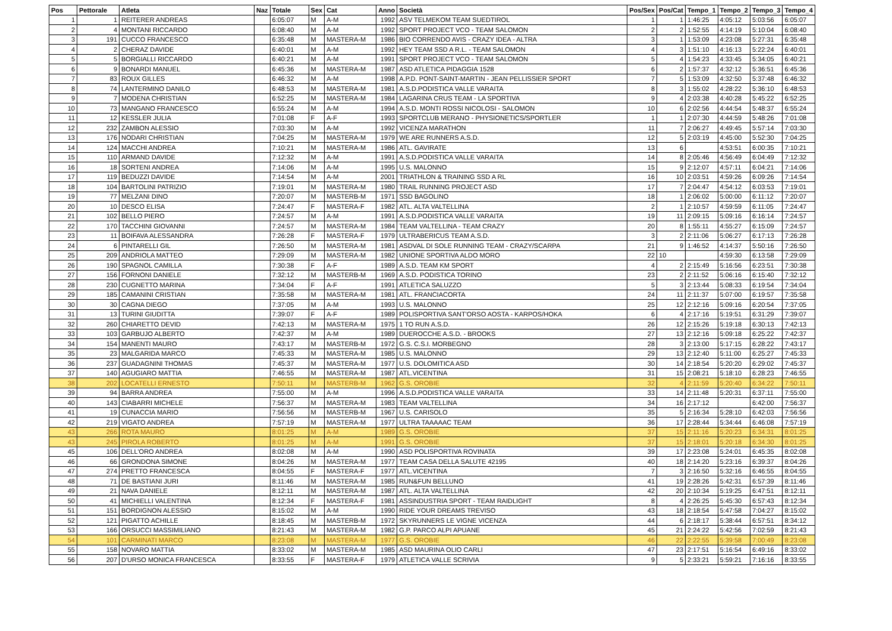| Pos | Pettorale | Atleta | Naz | Totale | Sex | Cat | Anno | Società | Pos/Sex | Pos/Cat | Tempo_1 | Tempo_2 | Tempo_3 | Tempo_4 |
| --- | --- | --- | --- | --- | --- | --- | --- | --- | --- | --- | --- | --- | --- | --- |
| 1 | 1 | REITERER ANDREAS | | 6:05:07 | M | A-M | 1992 | ASV TELMEKOM TEAM SUEDTIROL | 1 | 1 | 1:46:25 | 4:05:12 | 5:03:56 | 6:05:07 |
| 2 | 4 | MONTANI RICCARDO | | 6:08:40 | M | A-M | 1992 | SPORT PROJECT VCO - TEAM SALOMON | 2 | 2 | 1:52:55 | 4:14:19 | 5:10:04 | 6:08:40 |
| 3 | 191 | CUCCO FRANCESCO | | 6:35:48 | M | MASTERA-M | 1986 | BIO CORRENDO AVIS - CRAZY IDEA - ALTRA | 3 | 1 | 1:53:09 | 4:23:08 | 5:27:31 | 6:35:48 |
| 4 | 2 | CHERAZ DAVIDE | | 6:40:01 | M | A-M | 1992 | HEY TEAM SSD A R.L. - TEAM SALOMON | 4 | 3 | 1:51:10 | 4:16:13 | 5:22:24 | 6:40:01 |
| 5 | 5 | BORGIALLI RICCARDO | | 6:40:21 | M | A-M | 1991 | SPORT PROJECT VCO - TEAM SALOMON | 5 | 4 | 1:54:23 | 4:33:45 | 5:34:05 | 6:40:21 |
| 6 | 9 | BONARDI MANUEL | | 6:45:36 | M | MASTERA-M | 1987 | ASD ATLETICA PIDAGGIA 1528 | 6 | 2 | 1:57:37 | 4:32:12 | 5:36:51 | 6:45:36 |
| 7 | 83 | ROUX GILLES | | 6:46:32 | M | A-M | 1998 | A.P.D. PONT-SAINT-MARTIN - JEAN PELLISSIER SPORT | 7 | 5 | 1:53:09 | 4:32:50 | 5:37:48 | 6:46:32 |
| 8 | 74 | LANTERMINO DANILO | | 6:48:53 | M | MASTERA-M | 1981 | A.S.D.PODISTICA VALLE VARAITA | 8 | 3 | 1:55:02 | 4:28:22 | 5:36:10 | 6:48:53 |
| 9 | 7 | MODENA CHRISTIAN | | 6:52:25 | M | MASTERA-M | 1984 | LAGARINA CRUS TEAM - LA SPORTIVA | 9 | 4 | 2:03:38 | 4:40:28 | 5:45:22 | 6:52:25 |
| 10 | 73 | MANGANO FRANCESCO | | 6:55:24 | M | A-M | 1994 | A.S.D. MONTI ROSSI NICOLOSI - SALOMON | 10 | 6 | 2:02:56 | 4:44:54 | 5:48:37 | 6:55:24 |
| 11 | 12 | KESSLER JULIA | | 7:01:08 | F | A-F | 1993 | SPORTCLUB MERANO - PHYSIONETICS/SPORTLER | 1 | 1 | 2:07:30 | 4:44:59 | 5:48:26 | 7:01:08 |
| 12 | 232 | ZAMBON ALESSIO | | 7:03:30 | M | A-M | 1992 | VICENZA MARATHON | 11 | 7 | 2:06:27 | 4:49:45 | 5:57:14 | 7:03:30 |
| 13 | 176 | NODARI CHRISTIAN | | 7:04:25 | M | MASTERA-M | 1979 | WE ARE RUNNERS A.S.D. | 12 | 5 | 2:03:19 | 4:45:00 | 5:52:30 | 7:04:25 |
| 14 | 124 | MACCHI ANDREA | | 7:10:21 | M | MASTERA-M | 1986 | ATL. GAVIRATE | 13 | 6 | | 4:53:51 | 6:00:35 | 7:10:21 |
| 15 | 110 | ARMAND DAVIDE | | 7:12:32 | M | A-M | 1991 | A.S.D.PODISTICA VALLE VARAITA | 14 | 8 | 2:05:46 | 4:56:49 | 6:04:49 | 7:12:32 |
| 16 | 18 | SORTENI ANDREA | | 7:14:06 | M | A-M | 1995 | U.S. MALONNO | 15 | 9 | 2:12:07 | 4:57:11 | 6:04:21 | 7:14:06 |
| 17 | 119 | BEDUZZI DAVIDE | | 7:14:54 | M | A-M | 2001 | TRIATHLON & TRAINING SSD A RL | 16 | 10 | 2:03:51 | 4:59:26 | 6:09:26 | 7:14:54 |
| 18 | 104 | BARTOLINI PATRIZIO | | 7:19:01 | M | MASTERA-M | 1980 | TRAIL RUNNING PROJECT ASD | 17 | 7 | 2:04:47 | 4:54:12 | 6:03:53 | 7:19:01 |
| 19 | 77 | MELZANI DINO | | 7:20:07 | M | MASTERB-M | 1971 | SSD BAGOLINO | 18 | 1 | 2:06:02 | 5:00:00 | 6:11:12 | 7:20:07 |
| 20 | 10 | DESCO ELISA | | 7:24:47 | F | MASTERA-F | 1982 | ATL. ALTA VALTELLINA | 2 | 1 | 2:10:57 | 4:59:59 | 6:11:05 | 7:24:47 |
| 21 | 102 | BELLO PIERO | | 7:24:57 | M | A-M | 1991 | A.S.D.PODISTICA VALLE VARAITA | 19 | 11 | 2:09:15 | 5:09:16 | 6:16:14 | 7:24:57 |
| 22 | 170 | TACCHINI GIOVANNI | | 7:24:57 | M | MASTERA-M | 1984 | TEAM VALTELLINA - TEAM CRAZY | 20 | 8 | 1:55:11 | 4:55:27 | 6:15:09 | 7:24:57 |
| 23 | 11 | BOIFAVA ALESSANDRA | | 7:26:28 | F | MASTERA-F | 1979 | ULTRABERICUS TEAM A.S.D. | 3 | 2 | 2:11:06 | 5:06:27 | 6:17:13 | 7:26:28 |
| 24 | 6 | PINTARELLI GIL | | 7:26:50 | M | MASTERA-M | 1981 | ASDVAL DI SOLE RUNNING TEAM - CRAZY/SCARPA | 21 | 9 | 1:46:52 | 4:14:37 | 5:50:16 | 7:26:50 |
| 25 | 209 | ANDRIOLA MATTEO | | 7:29:09 | M | MASTERA-M | 1982 | UNIONE SPORTIVA ALDO MORO | 22 | 10 | | 4:59:30 | 6:13:58 | 7:29:09 |
| 26 | 190 | SPAGNOL CAMILLA | | 7:30:38 | F | A-F | 1989 | A.S.D. TEAM KM SPORT | 4 | 2 | 2:15:49 | 5:16:56 | 6:23:51 | 7:30:38 |
| 27 | 156 | FORNONI DANIELE | | 7:32:12 | M | MASTERB-M | 1969 | A.S.D. PODISTICA TORINO | 23 | 2 | 2:11:52 | 5:06:16 | 6:15:40 | 7:32:12 |
| 28 | 230 | CUGNETTO MARINA | | 7:34:04 | F | A-F | 1991 | ATLETICA SALUZZO | 5 | 3 | 2:13:44 | 5:08:33 | 6:19:54 | 7:34:04 |
| 29 | 185 | CAMANINI CRISTIAN | | 7:35:58 | M | MASTERA-M | 1981 | ATL. FRANCIACORTA | 24 | 11 | 2:11:37 | 5:07:00 | 6:19:57 | 7:35:58 |
| 30 | 30 | CAGNA DIEGO | | 7:37:05 | M | A-M | 1993 | U.S. MALONNO | 25 | 12 | 2:12:16 | 5:09:16 | 6:20:54 | 7:37:05 |
| 31 | 13 | TURINI GIUDITTA | | 7:39:07 | F | A-F | 1989 | POLISPORTIVA SANT'ORSO AOSTA - KARPOS/HOKA | 6 | 4 | 2:17:16 | 5:19:51 | 6:31:29 | 7:39:07 |
| 32 | 260 | CHIARETTO DEVID | | 7:42:13 | M | MASTERA-M | 1975 | 1 TO RUN A.S.D. | 26 | 12 | 2:15:26 | 5:19:18 | 6:30:13 | 7:42:13 |
| 33 | 103 | GARBUJO ALBERTO | | 7:42:37 | M | A-M | 1989 | DUEROCCHE A.S.D. - BROOKS | 27 | 13 | 2:12:16 | 5:09:18 | 6:25:22 | 7:42:37 |
| 34 | 154 | MANENTI MAURO | | 7:43:17 | M | MASTERB-M | 1972 | G.S. C.S.I. MORBEGNO | 28 | 3 | 2:13:00 | 5:17:15 | 6:28:22 | 7:43:17 |
| 35 | 23 | MALGARIDA MARCO | | 7:45:33 | M | MASTERA-M | 1985 | U.S. MALONNO | 29 | 13 | 2:12:40 | 5:11:00 | 6:25:27 | 7:45:33 |
| 36 | 237 | GUADAGNINI THOMAS | | 7:45:37 | M | MASTERA-M | 1977 | U.S. DOLOMITICA ASD | 30 | 14 | 2:18:54 | 5:20:20 | 6:29:02 | 7:45:37 |
| 37 | 140 | AGUGIARO MATTIA | | 7:46:55 | M | MASTERA-M | 1987 | ATL.VICENTINA | 31 | 15 | 2:08:21 | 5:18:10 | 6:28:23 | 7:46:55 |
| 38 | 202 | LOCATELLI ERNESTO | | 7:50:11 | M | MASTERB-M | 1962 | G.S. OROBIE | 32 | 4 | 2:11:59 | 5:20:40 | 6:34:22 | 7:50:11 |
| 39 | 94 | BARRA ANDREA | | 7:55:00 | M | A-M | 1996 | A.S.D.PODISTICA VALLE VARAITA | 33 | 14 | 2:11:48 | 5:20:31 | 6:37:11 | 7:55:00 |
| 40 | 143 | CIABARRI MICHELE | | 7:56:37 | M | MASTERA-M | 1983 | TEAM VALTELLINA | 34 | 16 | 2:17:12 | | 6:42:00 | 7:56:37 |
| 41 | 19 | CUNACCIA MARIO | | 7:56:56 | M | MASTERB-M | 1967 | U.S. CARISOLO | 35 | 5 | 2:16:34 | 5:28:10 | 6:42:03 | 7:56:56 |
| 42 | 219 | VIGATO ANDREA | | 7:57:19 | M | MASTERA-M | 1977 | ULTRA TAAAAAC TEAM | 36 | 17 | 2:28:44 | 5:34:44 | 6:46:08 | 7:57:19 |
| 43 | 266 | ROTA MAURO | | 8:01:25 | M | A-M | 1989 | G.S. OROBIE | 37 | 15 | 2:11:16 | 5:20:23 | 6:34:31 | 8:01:25 |
| 43 | 245 | PIROLA ROBERTO | | 8:01:25 | M | A-M | 1991 | G.S. OROBIE | 37 | 15 | 2:18:01 | 5:20:18 | 6:34:30 | 8:01:25 |
| 45 | 106 | DELL'ORO ANDREA | | 8:02:08 | M | A-M | 1990 | ASD POLISPORTIVA ROVINATA | 39 | 17 | 2:23:08 | 5:24:01 | 6:45:35 | 8:02:08 |
| 46 | 66 | GRONDONA SIMONE | | 8:04:26 | M | MASTERA-M | 1977 | TEAM CASA DELLA SALUTE 42195 | 40 | 18 | 2:14:20 | 5:23:16 | 6:39:37 | 8:04:26 |
| 47 | 274 | PRETTO FRANCESCA | | 8:04:55 | F | MASTERA-F | 1977 | ATL.VICENTINA | 7 | 3 | 2:16:50 | 5:32:16 | 6:46:55 | 8:04:55 |
| 48 | 71 | DE BASTIANI JURI | | 8:11:46 | M | MASTERA-M | 1985 | RUN&FUN BELLUNO | 41 | 19 | 2:28:26 | 5:42:31 | 6:57:39 | 8:11:46 |
| 49 | 21 | NAVA DANIELE | | 8:12:11 | M | MASTERA-M | 1987 | ATL. ALTA VALTELLINA | 42 | 20 | 2:10:34 | 5:19:25 | 6:47:51 | 8:12:11 |
| 50 | 41 | MICHIELLI VALENTINA | | 8:12:34 | F | MASTERA-F | 1981 | ASSINDUSTRIA SPORT - TEAM RAIDLIGHT | 8 | 4 | 2:26:25 | 5:45:30 | 6:57:43 | 8:12:34 |
| 51 | 151 | BORDIGNON ALESSIO | | 8:15:02 | M | A-M | 1990 | RIDE YOUR DREAMS TREVISO | 43 | 18 | 2:18:54 | 5:47:58 | 7:04:27 | 8:15:02 |
| 52 | 121 | PIGATTO ACHILLE | | 8:18:45 | M | MASTERB-M | 1972 | SKYRUNNERS LE VIGNE VICENZA | 44 | 6 | 2:18:17 | 5:38:44 | 6:57:51 | 8:34:12 |
| 53 | 166 | ORSUCCI MASSIMILIANO | | 8:21:43 | M | MASTERA-M | 1982 | G.P. PARCO ALPI APUANE | 45 | 21 | 2:24:22 | 5:42:56 | 7:02:59 | 8:21:43 |
| 54 | 101 | CARMINATI MARCO | | 8:23:08 | M | MASTERA-M | 1977 | G.S. OROBIE | 46 | 22 | 2:22:55 | 5:39:58 | 7:00:49 | 8:23:08 |
| 55 | 158 | NOVARO MATTIA | | 8:33:02 | M | MASTERA-M | 1985 | ASD MAURINA OLIO CARLI | 47 | 23 | 2:17:51 | 5:16:54 | 6:49:16 | 8:33:02 |
| 56 | 207 | D'URSO MONICA FRANCESCA | | 8:33:55 | F | MASTERA-F | 1979 | ATLETICA VALLE SCRIVIA | 9 | 5 | 2:33:21 | 5:59:21 | 7:16:16 | 8:33:55 |